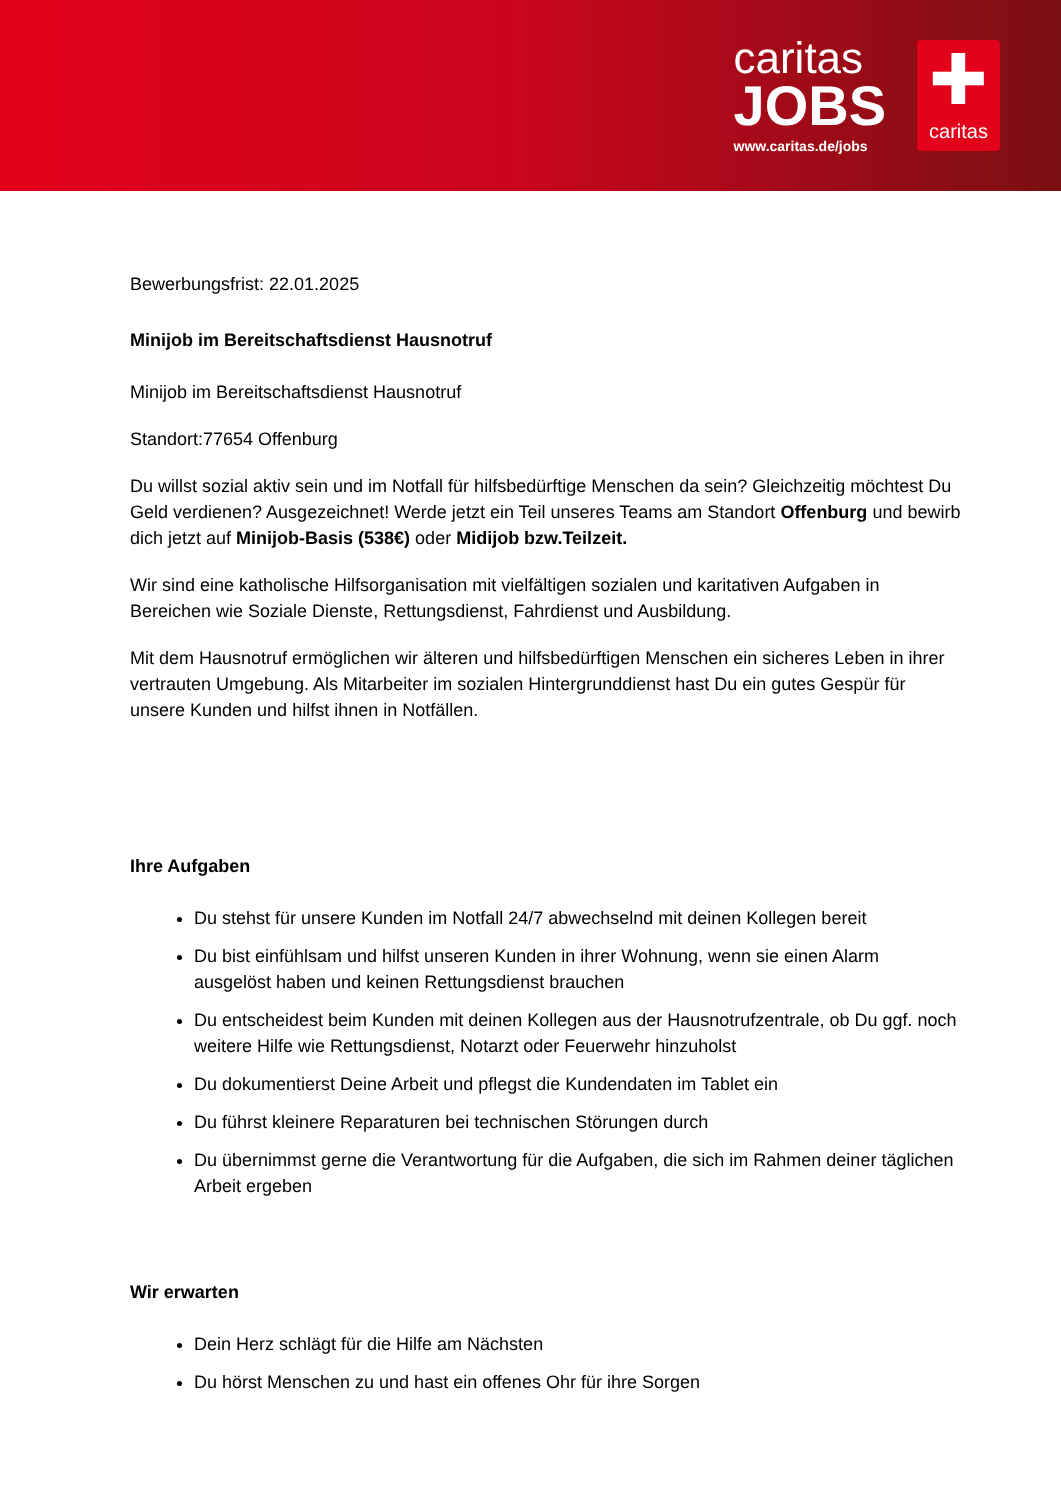caritas
JOBS
www.caritas.de/jobs
✚
caritas
Bewerbungsfrist: 22.01.2025
Minijob im Bereitschaftsdienst Hausnotruf
Minijob im Bereitschaftsdienst Hausnotruf
Standort:77654 Offenburg
Du willst sozial aktiv sein und im Notfall für hilfsbedürftige Menschen da sein? Gleichzeitig möchtest Du Geld verdienen? Ausgezeichnet! Werde jetzt ein Teil unseres Teams am Standort Offenburg und bewirb dich jetzt auf Minijob-Basis (538€) oder Midijob bzw.Teilzeit.
Wir sind eine katholische Hilfsorganisation mit vielfältigen sozialen und karitativen Aufgaben in Bereichen wie Soziale Dienste, Rettungsdienst, Fahrdienst und Ausbildung.
Mit dem Hausnotruf ermöglichen wir älteren und hilfsbedürftigen Menschen ein sicheres Leben in ihrer vertrauten Umgebung. Als Mitarbeiter im sozialen Hintergrunddienst hast Du ein gutes Gespür für unsere Kunden und hilfst ihnen in Notfällen.
Ihre Aufgaben
Du stehst für unsere Kunden im Notfall 24/7 abwechselnd mit deinen Kollegen bereit
Du bist einfühlsam und hilfst unseren Kunden in ihrer Wohnung, wenn sie einen Alarm ausgelöst haben und keinen Rettungsdienst brauchen
Du entscheidest beim Kunden mit deinen Kollegen aus der Hausnotrufzentrale, ob Du ggf. noch weitere Hilfe wie Rettungsdienst, Notarzt oder Feuerwehr hinzuholst
Du dokumentierst Deine Arbeit und pflegst die Kundendaten im Tablet ein
Du führst kleinere Reparaturen bei technischen Störungen durch
Du übernimmst gerne die Verantwortung für die Aufgaben, die sich im Rahmen deiner täglichen Arbeit ergeben
Wir erwarten
Dein Herz schlägt für die Hilfe am Nächsten
Du hörst Menschen zu und hast ein offenes Ohr für ihre Sorgen